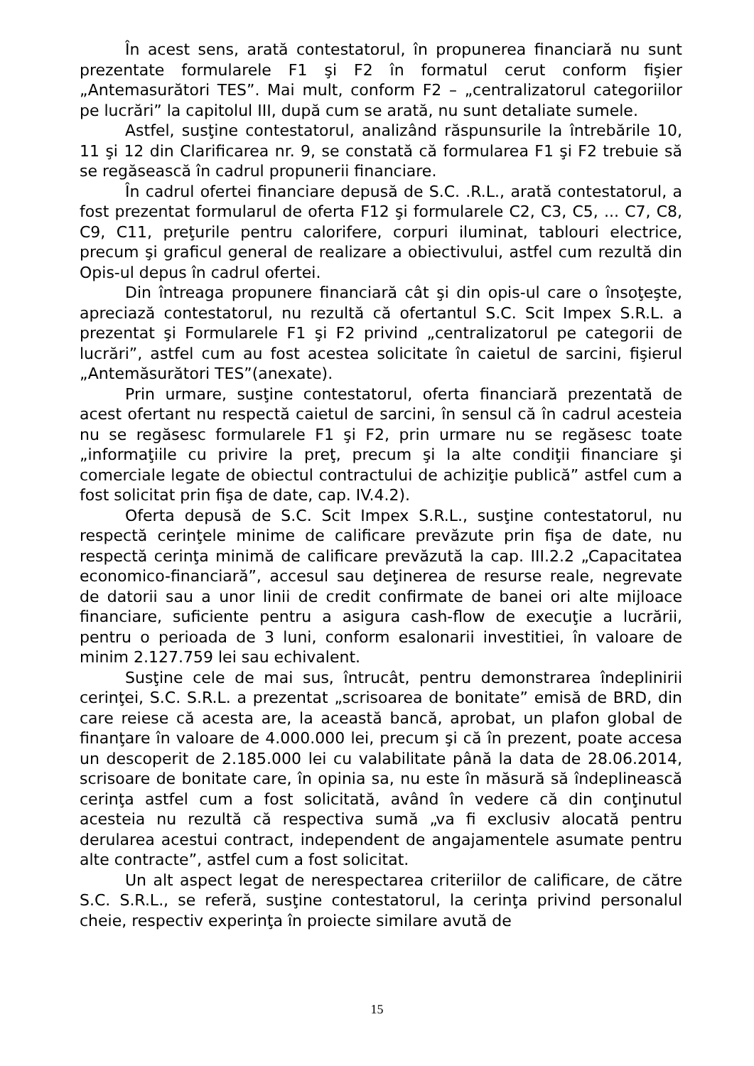În acest sens, arată contestatorul, în propunerea financiară nu sunt prezentate formularele F1 şi F2 în formatul cerut conform fişier „Antemasurători TES”. Mai mult, conform F2 – „centralizatorul categoriilor pe lucrări” la capitolul III, după cum se arată, nu sunt detaliate sumele.
Astfel, susţine contestatorul, analizând răspunsurile la întrebările 10, 11 şi 12 din Clarificarea nr. 9, se constată că formularea F1 şi F2 trebuie să se regăsească în cadrul propunerii financiare.
În cadrul ofertei financiare depusă de S.C. .R.L., arată contestatorul, a fost prezentat formularul de oferta F12 şi formularele C2, C3, C5, ... C7, C8, C9, C11, preţurile pentru calorifere, corpuri iluminat, tablouri electrice, precum şi graficul general de realizare a obiectivului, astfel cum rezultă din Opis-ul depus în cadrul ofertei.
Din întreaga propunere financiară cât şi din opis-ul care o însoţeşte, apreciază contestatorul, nu rezultă că ofertantul S.C. Scit Impex S.R.L. a prezentat şi Formularele F1 şi F2 privind „centralizatorul pe categorii de lucrări”, astfel cum au fost acestea solicitate în caietul de sarcini, fişierul „Antemăsurători TES”(anexate).
Prin urmare, susţine contestatorul, oferta financiară prezentată de acest ofertant nu respectă caietul de sarcini, în sensul că în cadrul acesteia nu se regăsesc formularele F1 şi F2, prin urmare nu se regăsesc toate „informaţiile cu privire la preţ, precum şi la alte condiţii financiare şi comerciale legate de obiectul contractului de achiziţie publică” astfel cum a fost solicitat prin fişa de date, cap. IV.4.2).
Oferta depusă de S.C. Scit Impex S.R.L., susţine contestatorul, nu respectă cerinţele minime de calificare prevăzute prin fişa de date, nu respectă cerinţa minimă de calificare prevăzută la cap. III.2.2 „Capacitatea economico-financiară”, accesul sau deţinerea de resurse reale, negrevate de datorii sau a unor linii de credit confirmate de banei ori alte mijloace financiare, suficiente pentru a asigura cash-flow de execuţie a lucrării, pentru o perioada de 3 luni, conform esalonarii investitiei, în valoare de minim 2.127.759 lei sau echivalent.
Susţine cele de mai sus, întrucât, pentru demonstrarea îndeplinirii cerinţei, S.C. S.R.L. a prezentat „scrisoarea de bonitate” emisă de BRD, din care reiese că acesta are, la această bancă, aprobat, un plafon global de finanţare în valoare de 4.000.000 lei, precum şi că în prezent, poate accesa un descoperit de 2.185.000 lei cu valabilitate până la data de 28.06.2014, scrisoare de bonitate care, în opinia sa, nu este în măsură să îndeplinească cerinţa astfel cum a fost solicitată, având în vedere că din conţinutul acesteia nu rezultă că respectiva sumă „va fi exclusiv alocată pentru derularea acestui contract, independent de angajamentele asumate pentru alte contracte”, astfel cum a fost solicitat.
Un alt aspect legat de nerespectarea criteriilor de calificare, de către S.C. S.R.L., se referă, susţine contestatorul, la cerinţa privind personalul cheie, respectiv experinţa în proiecte similare avută de
15